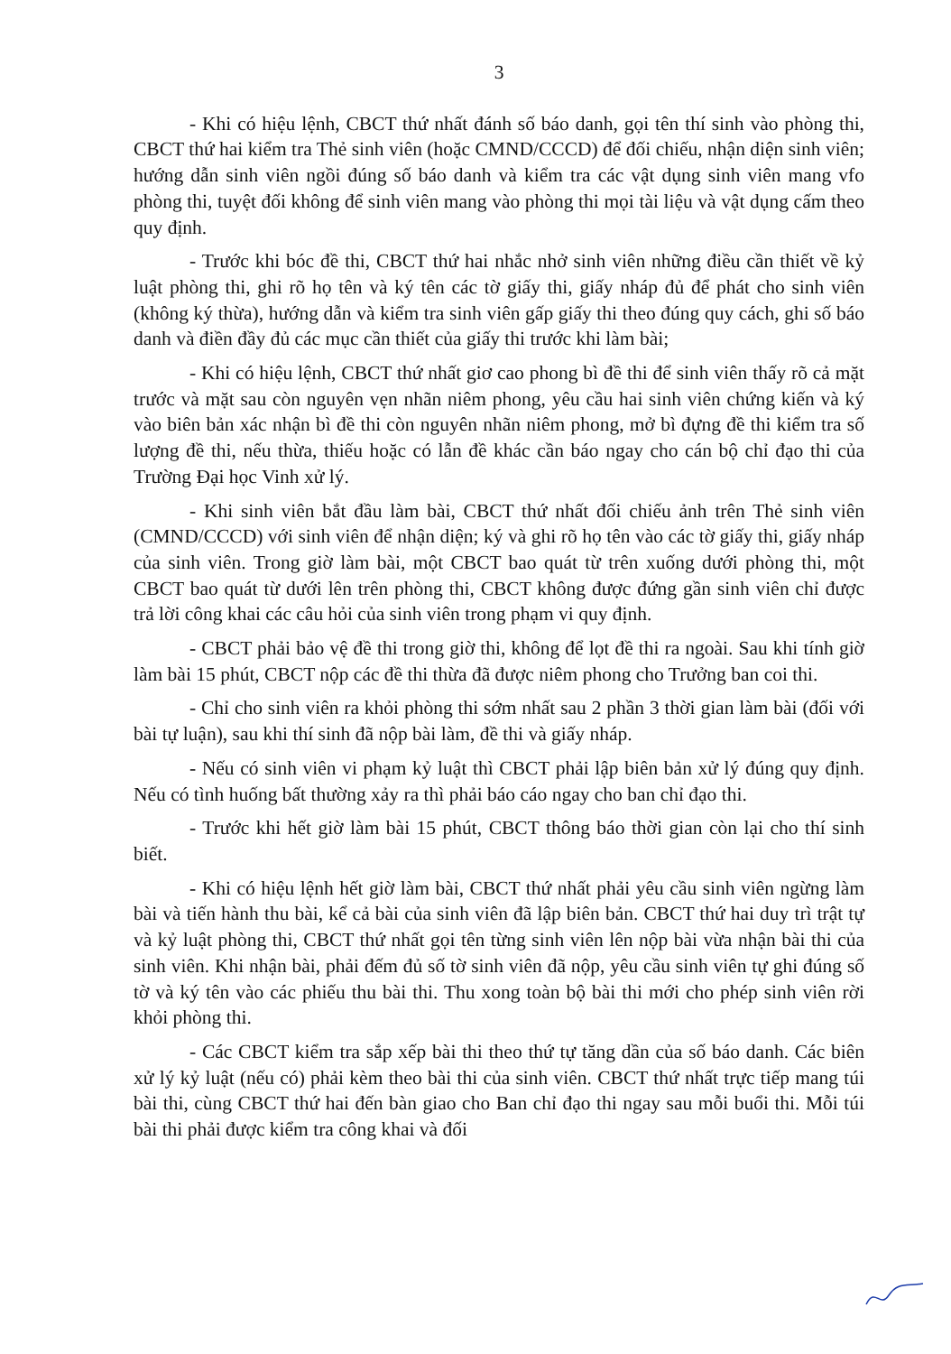3
- Khi có hiệu lệnh, CBCT thứ nhất đánh số báo danh, gọi tên thí sinh vào phòng thi, CBCT thứ hai kiểm tra Thẻ sinh viên (hoặc CMND/CCCD) để đối chiếu, nhận diện sinh viên; hướng dẫn sinh viên ngồi đúng số báo danh và kiểm tra các vật dụng sinh viên mang vfo phòng thi, tuyệt đối không để sinh viên mang vào phòng thi mọi tài liệu và vật dụng cấm theo quy định.
- Trước khi bóc đề thi, CBCT thứ hai nhắc nhở sinh viên những điều cần thiết về kỷ luật phòng thi, ghi rõ họ tên và ký tên các tờ giấy thi, giấy nháp đủ để phát cho sinh viên (không ký thừa), hướng dẫn và kiểm tra sinh viên gấp giấy thi theo đúng quy cách, ghi số báo danh và điền đầy đủ các mục cần thiết của giấy thi trước khi làm bài;
- Khi có hiệu lệnh, CBCT thứ nhất giơ cao phong bì đề thi để sinh viên thấy rõ cả mặt trước và mặt sau còn nguyên vẹn nhãn niêm phong, yêu cầu hai sinh viên chứng kiến và ký vào biên bản xác nhận bì đề thi còn nguyên nhãn niêm phong, mở bì đựng đề thi kiểm tra số lượng đề thi, nếu thừa, thiếu hoặc có lẫn đề khác cần báo ngay cho cán bộ chỉ đạo thi của Trường Đại học Vinh xử lý.
- Khi sinh viên bắt đầu làm bài, CBCT thứ nhất đối chiếu ảnh trên Thẻ sinh viên (CMND/CCCD) với sinh viên để nhận diện; ký và ghi rõ họ tên vào các tờ giấy thi, giấy nháp của sinh viên. Trong giờ làm bài, một CBCT bao quát từ trên xuống dưới phòng thi, một CBCT bao quát từ dưới lên trên phòng thi, CBCT không được đứng gần sinh viên chỉ được trả lời công khai các câu hỏi của sinh viên trong phạm vi quy định.
- CBCT phải bảo vệ đề thi trong giờ thi, không để lọt đề thi ra ngoài. Sau khi tính giờ làm bài 15 phút, CBCT nộp các đề thi thừa đã được niêm phong cho Trưởng ban coi thi.
- Chỉ cho sinh viên ra khỏi phòng thi sớm nhất sau 2 phần 3 thời gian làm bài (đối với bài tự luận), sau khi thí sinh đã nộp bài làm, đề thi và giấy nháp.
- Nếu có sinh viên vi phạm kỷ luật thì CBCT phải lập biên bản xử lý đúng quy định. Nếu có tình huống bất thường xảy ra thì phải báo cáo ngay cho ban chỉ đạo thi.
- Trước khi hết giờ làm bài 15 phút, CBCT thông báo thời gian còn lại cho thí sinh biết.
- Khi có hiệu lệnh hết giờ làm bài, CBCT thứ nhất phải yêu cầu sinh viên ngừng làm bài và tiến hành thu bài, kể cả bài của sinh viên đã lập biên bản. CBCT thứ hai duy trì trật tự và kỷ luật phòng thi, CBCT thứ nhất gọi tên từng sinh viên lên nộp bài vừa nhận bài thi của sinh viên. Khi nhận bài, phải đếm đủ số tờ sinh viên đã nộp, yêu cầu sinh viên tự ghi đúng số tờ và ký tên vào các phiếu thu bài thi. Thu xong toàn bộ bài thi mới cho phép sinh viên rời khỏi phòng thi.
- Các CBCT kiểm tra sắp xếp bài thi theo thứ tự tăng dần của số báo danh. Các biên xử lý kỷ luật (nếu có) phải kèm theo bài thi của sinh viên. CBCT thứ nhất trực tiếp mang túi bài thi, cùng CBCT thứ hai đến bàn giao cho Ban chỉ đạo thi ngay sau mỗi buổi thi. Mỗi túi bài thi phải được kiểm tra công khai và đối